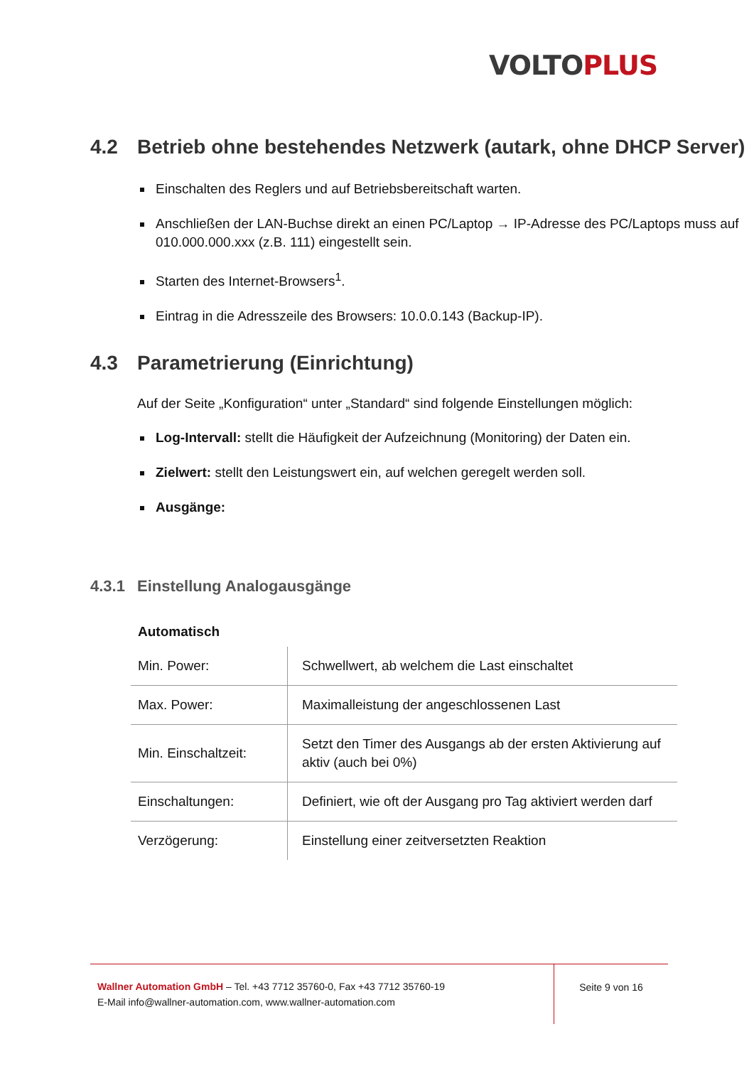VOLTO PLUS
4.2 Betrieb ohne bestehendes Netzwerk (autark, ohne DHCP Server)
Einschalten des Reglers und auf Betriebsbereitschaft warten.
Anschließen der LAN-Buchse direkt an einen PC/Laptop → IP-Adresse des PC/Laptops muss auf 010.000.000.xxx (z.B. 111) eingestellt sein.
Starten des Internet-Browsers<sup>1</sup>.
Eintrag in die Adresszeile des Browsers: 10.0.0.143 (Backup-IP).
4.3 Parametrierung (Einrichtung)
Auf der Seite „Konfiguration“ unter „Standard“ sind folgende Einstellungen möglich:
Log-Intervall: stellt die Häufigkeit der Aufzeichnung (Monitoring) der Daten ein.
Zielwert: stellt den Leistungswert ein, auf welchen geregelt werden soll.
Ausgänge:
4.3.1 Einstellung Analogausgänge
Automatisch
| Min. Power: | Schwellwert, ab welchem die Last einschaltet |
| Max. Power: | Maximalleistung der angeschlossenen Last |
| Min. Einschaltzeit: | Setzt den Timer des Ausgangs ab der ersten Aktivierung auf aktiv (auch bei 0%) |
| Einschaltungen: | Definiert, wie oft der Ausgang pro Tag aktiviert werden darf |
| Verzögerung: | Einstellung einer zeitversetzten Reaktion |
Wallner Automation GmbH – Tel. +43 7712 35760-0, Fax +43 7712 35760-19
E-Mail info@wallner-automation.com, www.wallner-automation.com
Seite 9 von 16